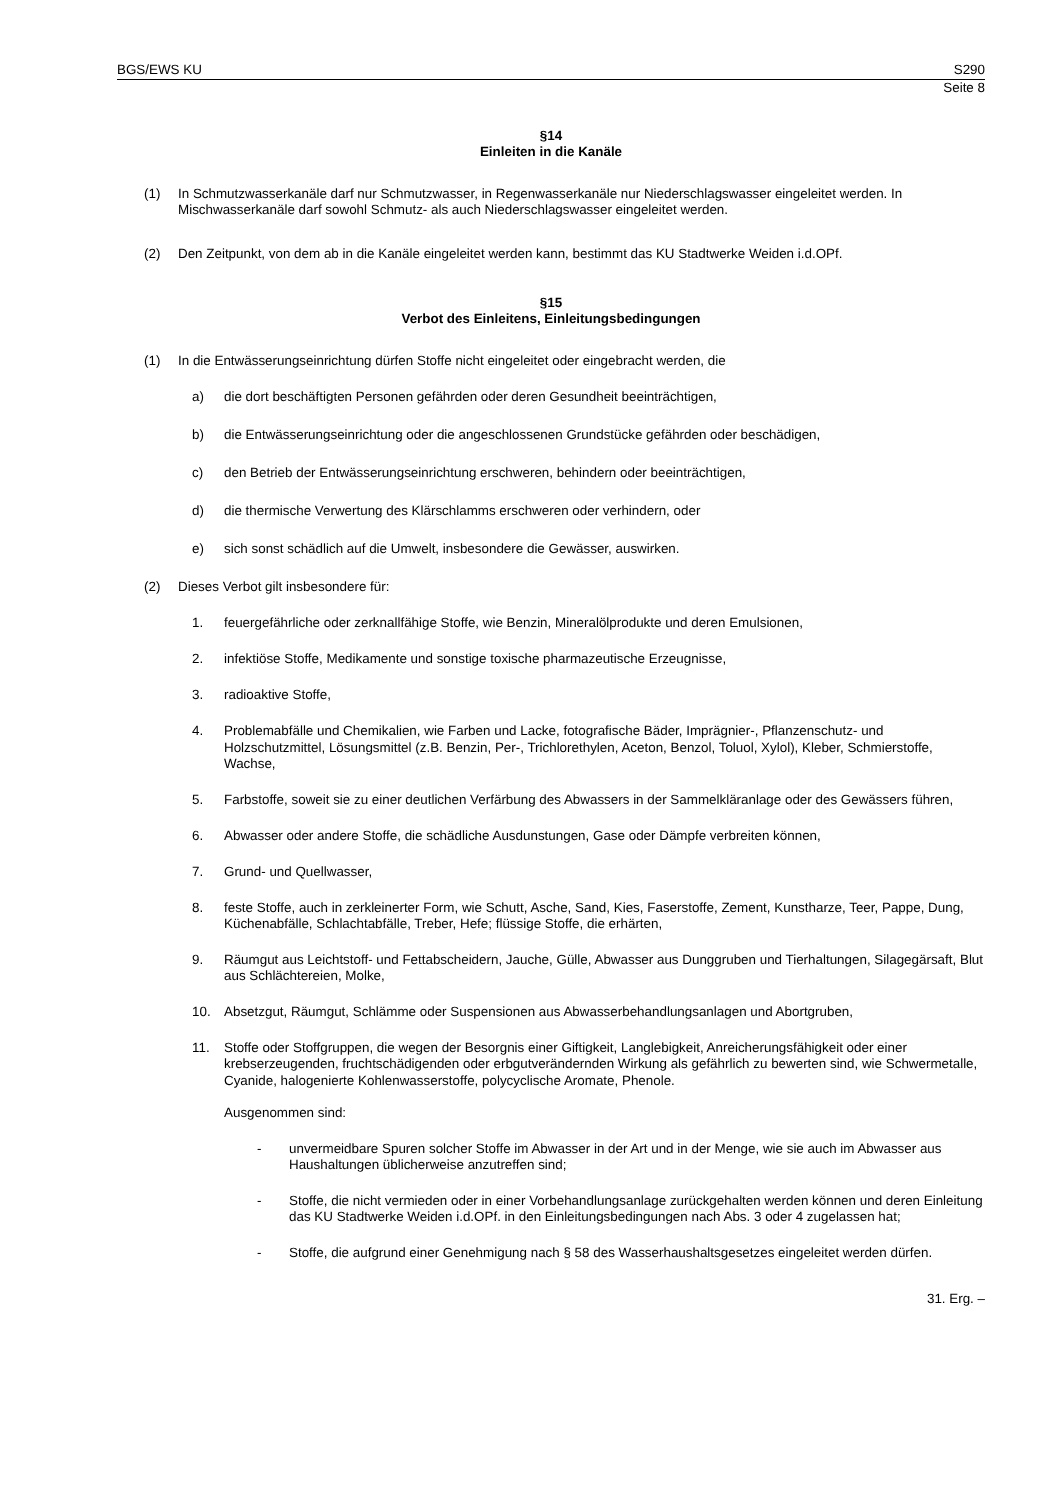BGS/EWS KU S290
Seite 8
§14
Einleiten in die Kanäle
(1) In Schmutzwasserkanäle darf nur Schmutzwasser, in Regenwasserkanäle nur Niederschlagswasser eingeleitet werden. In Mischwasserkanäle darf sowohl Schmutz- als auch Niederschlagswasser eingeleitet werden.
(2) Den Zeitpunkt, von dem ab in die Kanäle eingeleitet werden kann, bestimmt das KU Stadtwerke Weiden i.d.OPf.
§15
Verbot des Einleitens, Einleitungsbedingungen
(1) In die Entwässerungseinrichtung dürfen Stoffe nicht eingeleitet oder eingebracht werden, die
a) die dort beschäftigten Personen gefährden oder deren Gesundheit beeinträchtigen,
b) die Entwässerungseinrichtung oder die angeschlossenen Grundstücke gefährden oder beschädigen,
c) den Betrieb der Entwässerungseinrichtung erschweren, behindern oder beeinträchtigen,
d) die thermische Verwertung des Klärschlamms erschweren oder verhindern, oder
e) sich sonst schädlich auf die Umwelt, insbesondere die Gewässer, auswirken.
(2) Dieses Verbot gilt insbesondere für:
1. feuergefährliche oder zerknallfähige Stoffe, wie Benzin, Mineralölprodukte und deren Emulsionen,
2. infektiöse Stoffe, Medikamente und sonstige toxische pharmazeutische Erzeugnisse,
3. radioaktive Stoffe,
4. Problemabfälle und Chemikalien, wie Farben und Lacke, fotografische Bäder, Imprägnier-, Pflanzenschutz- und Holzschutzmittel, Lösungsmittel (z.B. Benzin, Per-, Trichlorethylen, Aceton, Benzol, Toluol, Xylol), Kleber, Schmierstoffe, Wachse,
5. Farbstoffe, soweit sie zu einer deutlichen Verfärbung des Abwassers in der Sammelkläranlage oder des Gewässers führen,
6. Abwasser oder andere Stoffe, die schädliche Ausdunstungen, Gase oder Dämpfe verbreiten können,
7. Grund- und Quellwasser,
8. feste Stoffe, auch in zerkleinerter Form, wie Schutt, Asche, Sand, Kies, Faserstoffe, Zement, Kunstharze, Teer, Pappe, Dung, Küchenabfälle, Schlachtabfälle, Treber, Hefe; flüssige Stoffe, die erhärten,
9. Räumgut aus Leichtstoff- und Fettabscheidern, Jauche, Gülle, Abwasser aus Dunggruben und Tierhaltungen, Silagegärsaft, Blut aus Schlächtereien, Molke,
10. Absetzgut, Räumgut, Schlämme oder Suspensionen aus Abwasserbehandlungsanlagen und Abortgruben,
11. Stoffe oder Stoffgruppen, die wegen der Besorgnis einer Giftigkeit, Langlebigkeit, Anreicherungsfähigkeit oder einer krebserzeugenden, fruchtschädigenden oder erbgutverändernden Wirkung als gefährlich zu bewerten sind, wie Schwermetalle, Cyanide, halogenierte Kohlenwasserstoffe, polycyclische Aromate, Phenole.
Ausgenommen sind:
- unvermeidbare Spuren solcher Stoffe im Abwasser in der Art und in der Menge, wie sie auch im Abwasser aus Haushaltungen üblicherweise anzutreffen sind;
- Stoffe, die nicht vermieden oder in einer Vorbehandlungsanlage zurückgehalten werden können und deren Einleitung das KU Stadtwerke Weiden i.d.OPf. in den Einleitungsbedingungen nach Abs. 3 oder 4 zugelassen hat;
- Stoffe, die aufgrund einer Genehmigung nach § 58 des Wasserhaushaltsgesetzes eingeleitet werden dürfen.
31. Erg. –